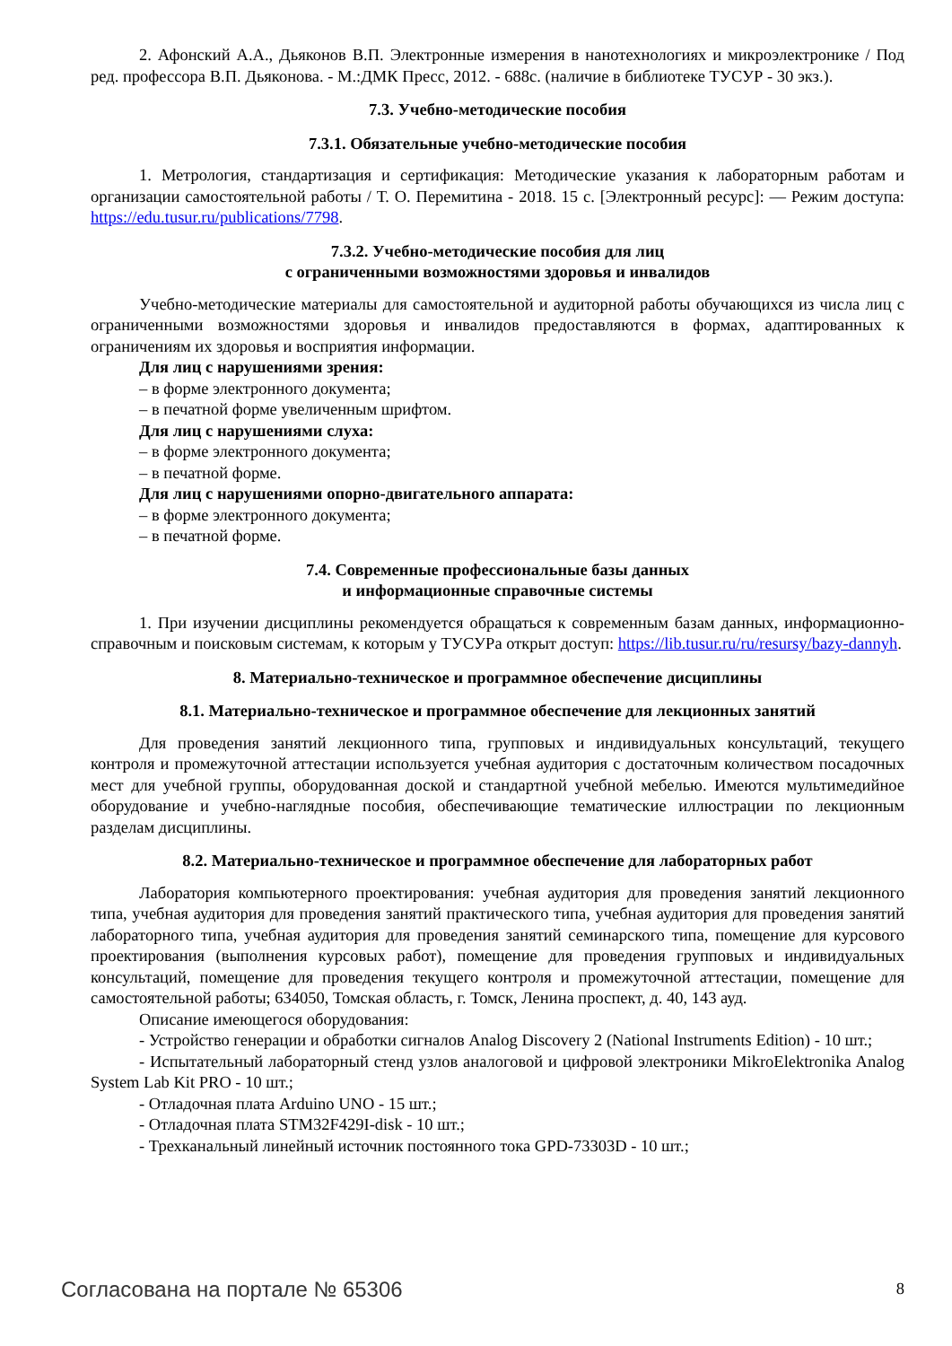2. Афонский А.А., Дьяконов В.П. Электронные измерения в нанотехнологиях и микроэлектронике / Под ред. профессора В.П. Дьяконова. - М.:ДМК Пресс, 2012. - 688с. (наличие в библиотеке ТУСУР - 30 экз.).
7.3. Учебно-методические пособия
7.3.1. Обязательные учебно-методические пособия
1. Метрология, стандартизация и сертификация: Методические указания к лабораторным работам и организации самостоятельной работы / Т. О. Перемитина - 2018. 15 с. [Электронный ресурс]: — Режим доступа: https://edu.tusur.ru/publications/7798.
7.3.2. Учебно-методические пособия для лиц
с ограниченными возможностями здоровья и инвалидов
Учебно-методические материалы для самостоятельной и аудиторной работы обучающихся из числа лиц с ограниченными возможностями здоровья и инвалидов предоставляются в формах, адаптированных к ограничениям их здоровья и восприятия информации.
Для лиц с нарушениями зрения:
– в форме электронного документа;
– в печатной форме увеличенным шрифтом.
Для лиц с нарушениями слуха:
– в форме электронного документа;
– в печатной форме.
Для лиц с нарушениями опорно-двигательного аппарата:
– в форме электронного документа;
– в печатной форме.
7.4. Современные профессиональные базы данных
и информационные справочные системы
1. При изучении дисциплины рекомендуется обращаться к современным базам данных, информационно-справочным и поисковым системам, к которым у ТУСУРа открыт доступ: https://lib.tusur.ru/ru/resursy/bazy-dannyh.
8. Материально-техническое и программное обеспечение дисциплины
8.1. Материально-техническое и программное обеспечение для лекционных занятий
Для проведения занятий лекционного типа, групповых и индивидуальных консультаций, текущего контроля и промежуточной аттестации используется учебная аудитория с достаточным количеством посадочных мест для учебной группы, оборудованная доской и стандартной учебной мебелью. Имеются мультимедийное оборудование и учебно-наглядные пособия, обеспечивающие тематические иллюстрации по лекционным разделам дисциплины.
8.2. Материально-техническое и программное обеспечение для лабораторных работ
Лаборатория компьютерного проектирования: учебная аудитория для проведения занятий лекционного типа, учебная аудитория для проведения занятий практического типа, учебная аудитория для проведения занятий лабораторного типа, учебная аудитория для проведения занятий семинарского типа, помещение для курсового проектирования (выполнения курсовых работ), помещение для проведения групповых и индивидуальных консультаций, помещение для проведения текущего контроля и промежуточной аттестации, помещение для самостоятельной работы; 634050, Томская область, г. Томск, Ленина проспект, д. 40, 143 ауд.
Описание имеющегося оборудования:
- Устройство генерации и обработки сигналов Analog Discovery 2 (National Instruments Edition) - 10 шт.;
- Испытательный лабораторный стенд узлов аналоговой и цифровой электроники MikroElektronika Analog System Lab Kit PRO - 10 шт.;
- Отладочная плата Arduino UNO - 15 шт.;
- Отладочная плата STM32F429I-disk - 10 шт.;
- Трехканальный линейный источник постоянного тока GPD-73303D - 10 шт.;
Согласована на портале № 65306 8